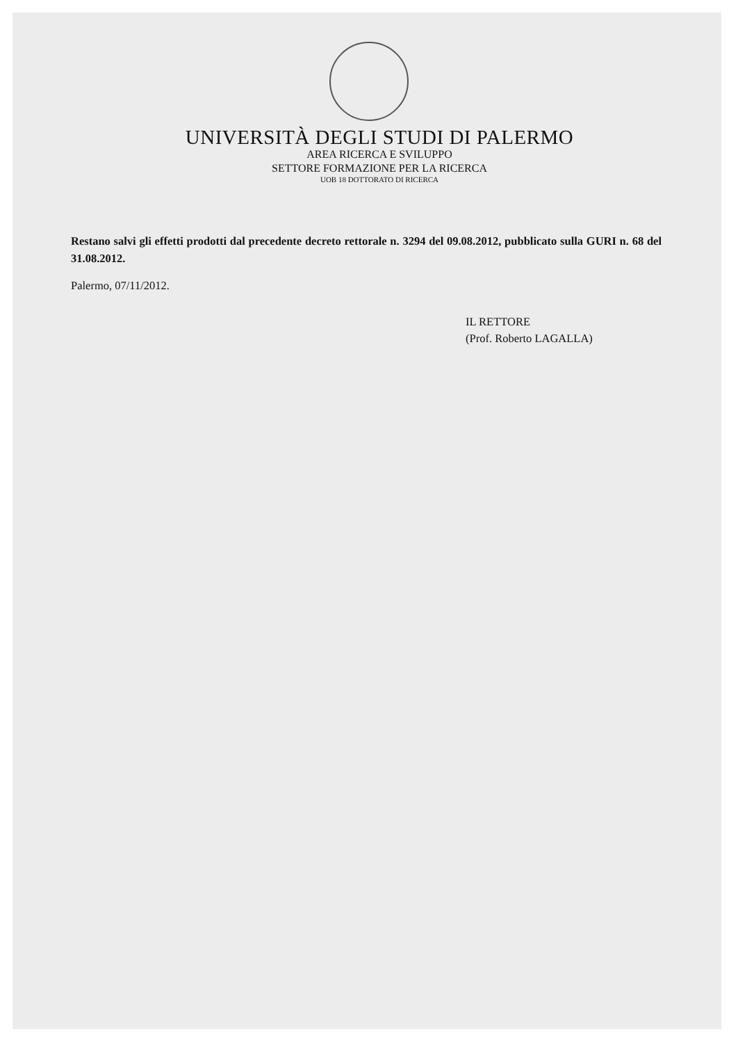UNIVERSITÀ DEGLI STUDI DI PALERMO
AREA RICERCA E SVILUPPO
SETTORE FORMAZIONE PER LA RICERCA
UOB 18 DOTTORATO DI RICERCA
Restano salvi gli effetti prodotti dal precedente decreto rettorale n. 3294 del 09.08.2012, pubblicato sulla GURI n. 68 del 31.08.2012.
Palermo, 07/11/2012.
IL RETTORE
(Prof. Roberto LAGALLA)